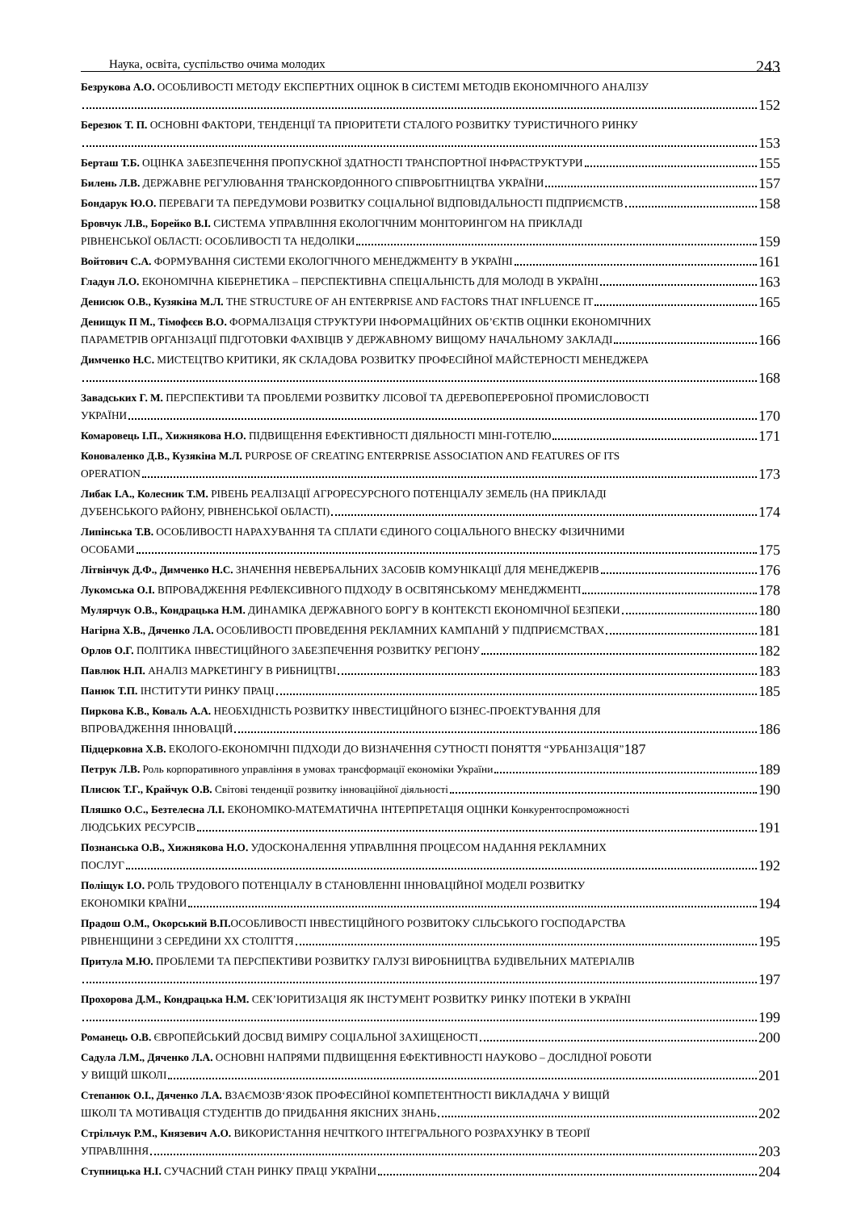Наука, освіта, суспільство очима молодих 243
Безрукова А.О. ОСОБЛИВОСТІ МЕТОДУ ЕКСПЕРТНИХ ОЦІНОК В СИСТЕМІ МЕТОДІВ ЕКОНОМІЧНОГО АНАЛІЗУ
152
Березюк Т. П. ОСНОВНІ ФАКТОРИ, ТЕНДЕНЦІЇ ТА ПРІОРИТЕТИ СТАЛОГО РОЗВИТКУ ТУРИСТИЧНОГО РИНКУ
153
Берташ Т.Б. ОЦІНКА ЗАБЕЗПЕЧЕННЯ ПРОПУСКНОЇ ЗДАТНОСТІ ТРАНСПОРТНОЇ ІНФРАСТРУКТУРИ 155
Билень Л.В. ДЕРЖАВНЕ РЕГУЛЮВАННЯ ТРАНСКОРДОННОГО СПІВРОБІТНИЦТВА УКРАЇНИ 157
Бондарук Ю.О. ПЕРЕВАГИ ТА ПЕРЕДУМОВИ РОЗВИТКУ СОЦІАЛЬНОЇ ВІДПОВІДАЛЬНОСТІ ПІДПРИЄМСТВ 158
Бровчук Л.В., Борейко В.І. СИСТЕМА УПРАВЛІННЯ ЕКОЛОГІЧНИМ МОНІТОРИНГОМ НА ПРИКЛАДІ
РІВНЕНСЬКОЇ ОБЛАСТІ: ОСОБЛИВОСТІ ТА НЕДОЛІКИ 159
Войтович С.А. ФОРМУВАННЯ СИСТЕМИ ЕКОЛОГІЧНОГО МЕНЕДЖМЕНТУ В УКРАЇНІ 161
Гладун Л.О. ЕКОНОМІЧНА КІБЕРНЕТИКА – ПЕРСПЕКТИВНА СПЕЦІАЛЬНІСТЬ ДЛЯ МОЛОДІ В УКРАЇНІ 163
Денисюк О.В., Кузякіна М.Л. THE STRUCTURE OF AH ENTERPRISE AND FACTORS THAT INFLUENCE IT 165
Денищук П М., Тімофєєв В.О. ФОРМАЛІЗАЦІЯ СТРУКТУРИ ІНФОРМАЦІЙНИХ ОБ’ЄКТІВ ОЦІНКИ ЕКОНОМІЧНИХ
ПАРАМЕТРІВ ОРГАНІЗАЦІЇ ПІДГОТОВКИ ФАХІВЦІВ У ДЕРЖАВНОМУ ВИЩОМУ НАЧАЛЬНОМУ ЗАКЛАДІ 166
Димченко Н.С. МИСТЕЦТВО КРИТИКИ, ЯК СКЛАДОВА РОЗВИТКУ ПРОФЕСІЙНОЇ МАЙСТЕРНОСТІ МЕНЕДЖЕРА
168
Завадських Г. М. ПЕРСПЕКТИВИ ТА ПРОБЛЕМИ РОЗВИТКУ ЛІСОВОЇ ТА ДЕРЕВОПЕРЕРОБНОЇ ПРОМИСЛОВОСТІ
УКРАЇНИ 170
Комаровець І.П., Хижнякова Н.О. ПІДВИЩЕННЯ ЕФЕКТИВНОСТІ ДІЯЛЬНОСТІ МІНІ-ГОТЕЛЮ 171
Коноваленко Д.В., Кузякіна М.Л. PURPOSE OF CREATING ENTERPRISE ASSOCIATION AND FEATURES OF ITS
OPERATION 173
Либак І.А., Колесник Т.М. РІВЕНЬ РЕАЛІЗАЦІЇ АГРОРЕСУРСНОГО ПОТЕНЦІАЛУ ЗЕМЕЛЬ (НА ПРИКЛАДІ
ДУБЕНСЬКОГО РАЙОНУ, РІВНЕНСЬКОЇ ОБЛАСТІ) 174
Липінська Т.В. ОСОБЛИВОСТІ НАРАХУВАННЯ ТА СПЛАТИ ЄДИНОГО СОЦІАЛЬНОГО ВНЕСКУ ФІЗИЧНИМИ
ОСОБАМИ 175
Літвінчук Д.Ф., Димченко Н.С. ЗНАЧЕННЯ НЕВЕРБАЛЬНИХ ЗАСОБІВ КОМУНІКАЦІЇ ДЛЯ МЕНЕДЖЕРІВ 176
Лукомська О.І. ВПРОВАДЖЕННЯ РЕФЛЕКСИВНОГО ПІДХОДУ В ОСВІТЯНСЬКОМУ МЕНЕДЖМЕНТІ 178
Мулярчук О.В., Кондрацька Н.М. ДИНАМІКА ДЕРЖАВНОГО БОРГУ В КОНТЕКСТІ ЕКОНОМІЧНОЇ БЕЗПЕКИ 180
Нагірна Х.В., Дяченко Л.А. ОСОБЛИВОСТІ ПРОВЕДЕННЯ РЕКЛАМНИХ КАМПАНІЙ У ПІДПРИЄМСТВАХ 181
Орлов О.Г. ПОЛІТИКА ІНВЕСТИЦІЙНОГО ЗАБЕЗПЕЧЕННЯ РОЗВИТКУ РЕГІОНУ 182
Павлюк Н.П. АНАЛІЗ МАРКЕТИНГУ В РИБНИЦТВІ 183
Панюк Т.П. ІНСТИТУТИ РИНКУ ПРАЦІ 185
Пиркова К.В., Коваль А.А. НЕОБХІДНІСТЬ РОЗВИТКУ ІНВЕСТИЦІЙНОГО БІЗНЕС-ПРОЕКТУВАННЯ ДЛЯ
ВПРОВАДЖЕННЯ ІННОВАЦІЙ 186
Підцерковна Х.В. ЕКОЛОГО-ЕКОНОМІЧНІ ПІДХОДИ ДО ВИЗНАЧЕННЯ СУТНОСТІ ПОНЯТТЯ “УРБАНІЗАЦІЯ” 187
Петрук Л.В. Роль корпоративного управління в умовах трансформації економіки України 189
Плисюк Т.Г., Крайчук О.В. Світові тенденції розвитку інноваційної діяльності 190
Пляшко О.С., Безтелесна Л.І. ЕКОНОМІКО-МАТЕМАТИЧНА ІНТЕРПРЕТАЦІЯ ОЦІНКИ Конкурентоспроможності
ЛЮДСЬКИХ РЕСУРСІВ 191
Познанська О.В., Хижнякова Н.О. УДОСКОНАЛЕННЯ УПРАВЛІННЯ ПРОЦЕСОМ НАДАННЯ РЕКЛАМНИХ
ПОСЛУГ 192
Поліщук І.О. РОЛЬ ТРУДОВОГО ПОТЕНЦІАЛУ В СТАНОВЛЕННІ ІННОВАЦІЙНОЇ МОДЕЛІ РОЗВИТКУ
ЕКОНОМІКИ КРАЇНИ 194
Прадош О.М., Окорський В.П. ОСОБЛИВОСТІ ІНВЕСТИЦІЙНОГО РОЗВИТОКУ СІЛЬСЬКОГО ГОСПОДАРСТВА
РІВНЕНЩИНИ З СЕРЕДИНИ ХХ СТОЛІТТЯ 195
Притула М.Ю. ПРОБЛЕМИ ТА ПЕРСПЕКТИВИ РОЗВИТКУ ГАЛУЗІ ВИРОБНИЦТВА БУДІВЕЛЬНИХ МАТЕРІАЛІВ
197
Прохорова Д.М., Кондрацька Н.М. СЕК’ЮРИТИЗАЦІЯ ЯК ІНСТУМЕНТ РОЗВИТКУ РИНКУ ІПОТЕКИ В УКРАЇНІ
199
Романець О.В. ЄВРОПЕЙСЬКИЙ ДОСВІД ВИМІРУ СОЦІАЛЬНОЇ ЗАХИЩЕНОСТІ 200
Садула Л.М., Дяченко Л.А. ОСНОВНІ НАПРЯМИ ПІДВИЩЕННЯ ЕФЕКТИВНОСТІ НАУКОВО – ДОСЛІДНОЇ РОБОТИ
У ВИЩІЙ ШКОЛІ 201
Степанюк О.І., Дяченко Л.А. ВЗАЄМОЗВ‘ЯЗОК ПРОФЕСІЙНОЇ КОМПЕТЕНТНОСТІ ВИКЛАДАЧА У ВИЩІЙ
ШКОЛІ ТА МОТИВАЦІЯ СТУДЕНТІВ ДО ПРИДБАННЯ ЯКІСНИХ ЗНАНЬ 202
Стрільчук Р.М., Князевич А.О. ВИКОРИСТАННЯ НЕЧІТКОГО ІНТЕГРАЛЬНОГО РОЗРАХУНКУ В ТЕОРІЇ
УПРАВЛІННЯ 203
Ступницька Н.І. СУЧАСНИЙ СТАН РИНКУ ПРАЦІ УКРАЇНИ 204